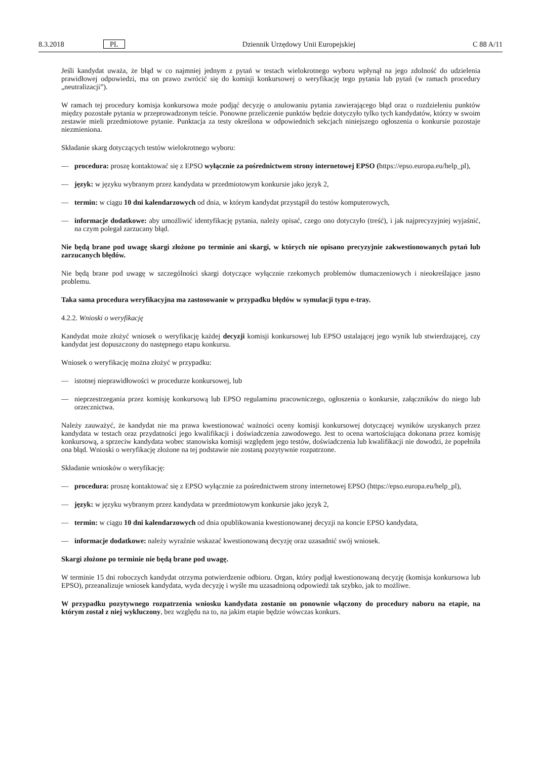8.3.2018 PL Dziennik Urzędowy Unii Europejskiej C 88 A/11
Jeśli kandydat uważa, że błąd w co najmniej jednym z pytań w testach wielokrotnego wyboru wpłynął na jego zdolność do udzielenia prawidłowej odpowiedzi, ma on prawo zwrócić się do komisji konkursowej o weryfikację tego pytania lub pytań (w ramach procedury „neutralizacji”).
W ramach tej procedury komisja konkursowa może podjąć decyzję o anulowaniu pytania zawierającego błąd oraz o rozdzieleniu punktów między pozostałe pytania w przeprowadzonym teście. Ponowne przeliczenie punktów będzie dotyczyło tylko tych kandydatów, którzy w swoim zestawie mieli przedmiotowe pytanie. Punktacja za testy określona w odpowiednich sekcjach niniejszego ogłoszenia o konkursie pozostaje niezmieniona.
Składanie skarg dotyczących testów wielokrotnego wyboru:
— procedura: proszę kontaktować się z EPSO wyłącznie za pośrednictwem strony internetowej EPSO (https://epso.europa.eu/help_pl),
— język: w języku wybranym przez kandydata w przedmiotowym konkursie jako język 2,
— termin: w ciągu 10 dni kalendarzowych od dnia, w którym kandydat przystąpił do testów komputerowych,
— informacje dodatkowe: aby umożliwić identyfikację pytania, należy opisać, czego ono dotyczyło (treść), i jak najprecyzyjniej wyjaśnić, na czym polegał zarzucany błąd.
Nie będą brane pod uwagę skargi złożone po terminie ani skargi, w których nie opisano precyzyjnie zakwestionowanych pytań lub zarzucanych błędów.
Nie będą brane pod uwagę w szczególności skargi dotyczące wyłącznie rzekomych problemów tłumaczeniowych i nieokreślające jasno problemu.
Taka sama procedura weryfikacyjna ma zastosowanie w przypadku błędów w symulacji typu e-tray.
4.2.2. Wnioski o weryfikację
Kandydat może złożyć wniosek o weryfikację każdej decyzji komisji konkursowej lub EPSO ustalającej jego wynik lub stwierdzającej, czy kandydat jest dopuszczony do następnego etapu konkursu.
Wniosek o weryfikację można złożyć w przypadku:
— istotnej nieprawidłowości w procedurze konkursowej, lub
— nieprzestrzegania przez komisję konkursową lub EPSO regulaminu pracowniczego, ogłoszenia o konkursie, załączników do niego lub orzecznictwa.
Należy zauważyć, że kandydat nie ma prawa kwestionować ważności oceny komisji konkursowej dotyczącej wyników uzyskanych przez kandydata w testach oraz przydatności jego kwalifikacji i doświadczenia zawodowego. Jest to ocena wartościująca dokonana przez komisję konkursową, a sprzeciw kandydata wobec stanowiska komisji względem jego testów, doświadczenia lub kwalifikacji nie dowodzi, że popełniła ona błąd. Wnioski o weryfikację złożone na tej podstawie nie zostaną pozytywnie rozpatrzone.
Składanie wniosków o weryfikację:
— procedura: proszę kontaktować się z EPSO wyłącznie za pośrednictwem strony internetowej EPSO (https://epso.europa.eu/help_pl),
— język: w języku wybranym przez kandydata w przedmiotowym konkursie jako język 2,
— termin: w ciągu 10 dni kalendarzowych od dnia opublikowania kwestionowanej decyzji na koncie EPSO kandydata,
— informacje dodatkowe: należy wyraźnie wskazać kwestionowaną decyzję oraz uzasadnić swój wniosek.
Skargi złożone po terminie nie będą brane pod uwagę.
W terminie 15 dni roboczych kandydat otrzyma potwierdzenie odbioru. Organ, który podjął kwestionowaną decyzję (komisja konkursowa lub EPSO), przeanalizuje wniosek kandydata, wyda decyzję i wyśle mu uzasadnioną odpowiedź tak szybko, jak to możliwe.
W przypadku pozytywnego rozpatrzenia wniosku kandydata zostanie on ponownie włączony do procedury naboru na etapie, na którym został z niej wykluczony, bez względu na to, na jakim etapie będzie wówczas konkurs.